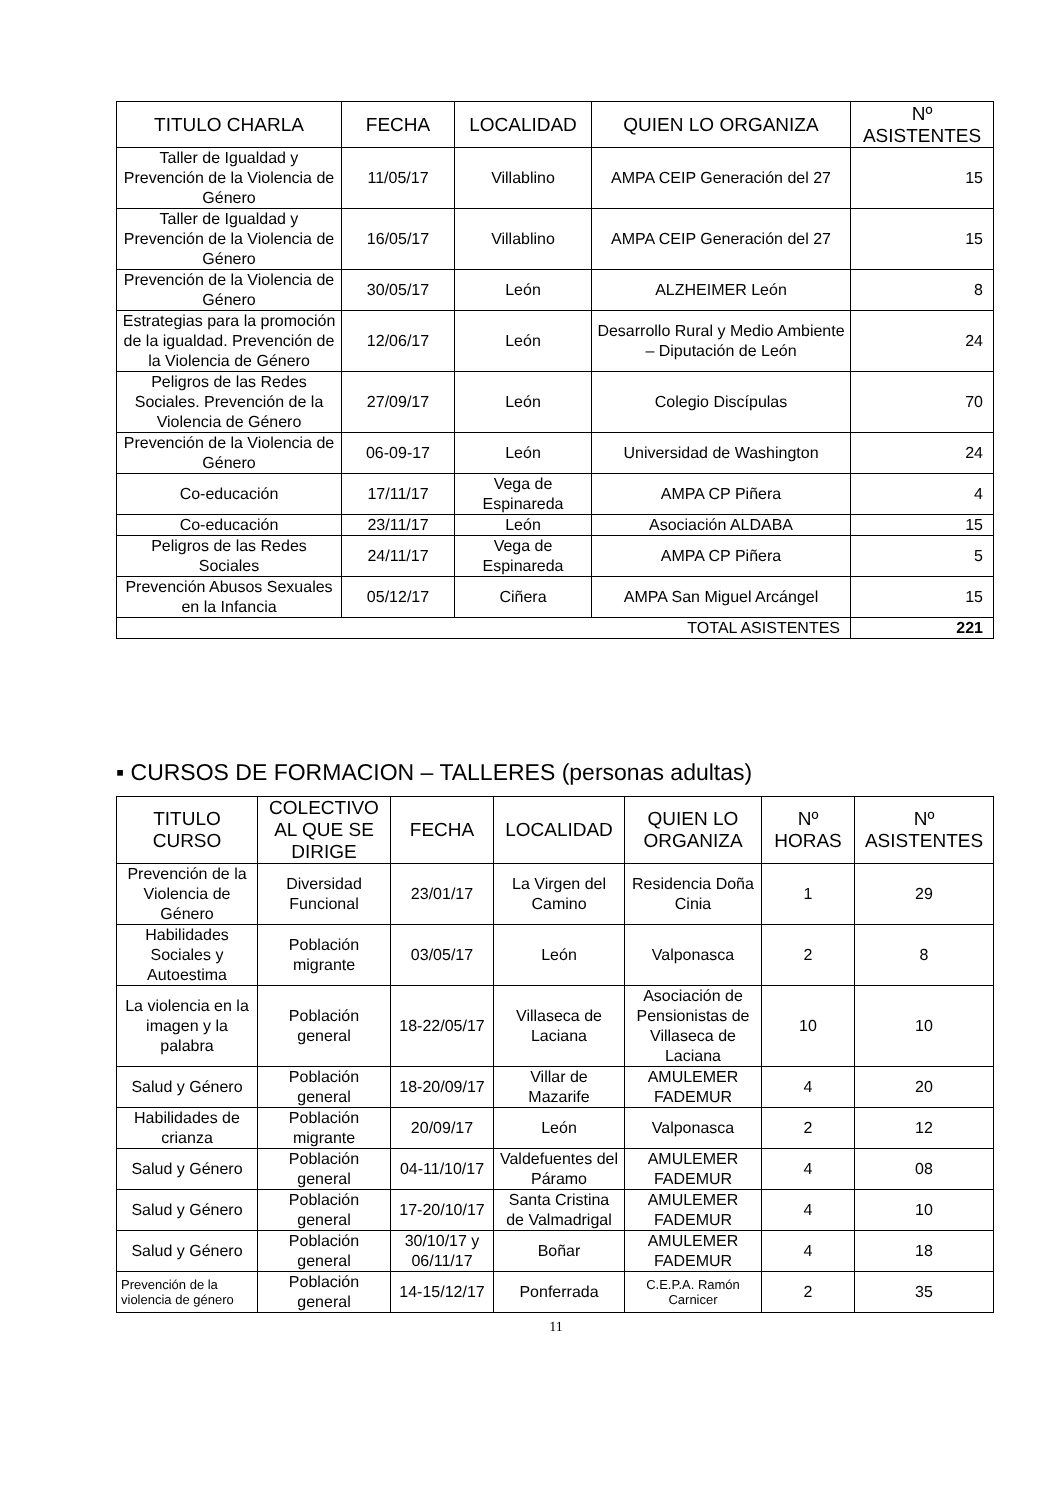| TITULO CHARLA | FECHA | LOCALIDAD | QUIEN LO ORGANIZA | Nº ASISTENTES |
| --- | --- | --- | --- | --- |
| Taller de Igualdad y Prevención de la Violencia de Género | 11/05/17 | Villablino | AMPA CEIP Generación del 27 | 15 |
| Taller de Igualdad y Prevención de la Violencia de Género | 16/05/17 | Villablino | AMPA CEIP Generación del 27 | 15 |
| Prevención de la Violencia de Género | 30/05/17 | León | ALZHEIMER León | 8 |
| Estrategias para la promoción de la igualdad. Prevención de la Violencia de Género | 12/06/17 | León | Desarrollo Rural y Medio Ambiente – Diputación de León | 24 |
| Peligros de las Redes Sociales. Prevención de la Violencia de Género | 27/09/17 | León | Colegio Discípulas | 70 |
| Prevención de la Violencia de Género | 06-09-17 | León | Universidad de Washington | 24 |
| Co-educación | 17/11/17 | Vega de Espinareda | AMPA CP Piñera | 4 |
| Co-educación | 23/11/17 | León | Asociación ALDABA | 15 |
| Peligros de las Redes Sociales | 24/11/17 | Vega de Espinareda | AMPA CP Piñera | 5 |
| Prevención Abusos Sexuales en la Infancia | 05/12/17 | Ciñera | AMPA San Miguel Arcángel | 15 |
| TOTAL ASISTENTES | | | | 221 |
▪ CURSOS DE FORMACION – TALLERES (personas adultas)
| TITULO CURSO | COLECTIVO AL QUE SE DIRIGE | FECHA | LOCALIDAD | QUIEN LO ORGANIZA | Nº HORAS | Nº ASISTENTES |
| --- | --- | --- | --- | --- | --- | --- |
| Prevención de la Violencia de Género | Diversidad Funcional | 23/01/17 | La Virgen del Camino | Residencia Doña Cinia | 1 | 29 |
| Habilidades Sociales y Autoestima | Población migrante | 03/05/17 | León | Valponasca | 2 | 8 |
| La violencia en la imagen y la palabra | Población general | 18-22/05/17 | Villaseca de Laciana | Asociación de Pensionistas de Villaseca de Laciana | 10 | 10 |
| Salud y Género | Población general | 18-20/09/17 | Villar de Mazarife | AMULEMER FADEMUR | 4 | 20 |
| Habilidades de crianza | Población migrante | 20/09/17 | León | Valponasca | 2 | 12 |
| Salud y Género | Población general | 04-11/10/17 | Valdefuentes del Páramo | AMULEMER FADEMUR | 4 | 08 |
| Salud y Género | Población general | 17-20/10/17 | Santa Cristina de Valmadrigal | AMULEMER FADEMUR | 4 | 10 |
| Salud y Género | Población general | 30/10/17 y 06/11/17 | Boñar | AMULEMER FADEMUR | 4 | 18 |
| Prevención de la violencia de género | Población general | 14-15/12/17 | Ponferrada | C.E.P.A. Ramón Carnicer | 2 | 35 |
11